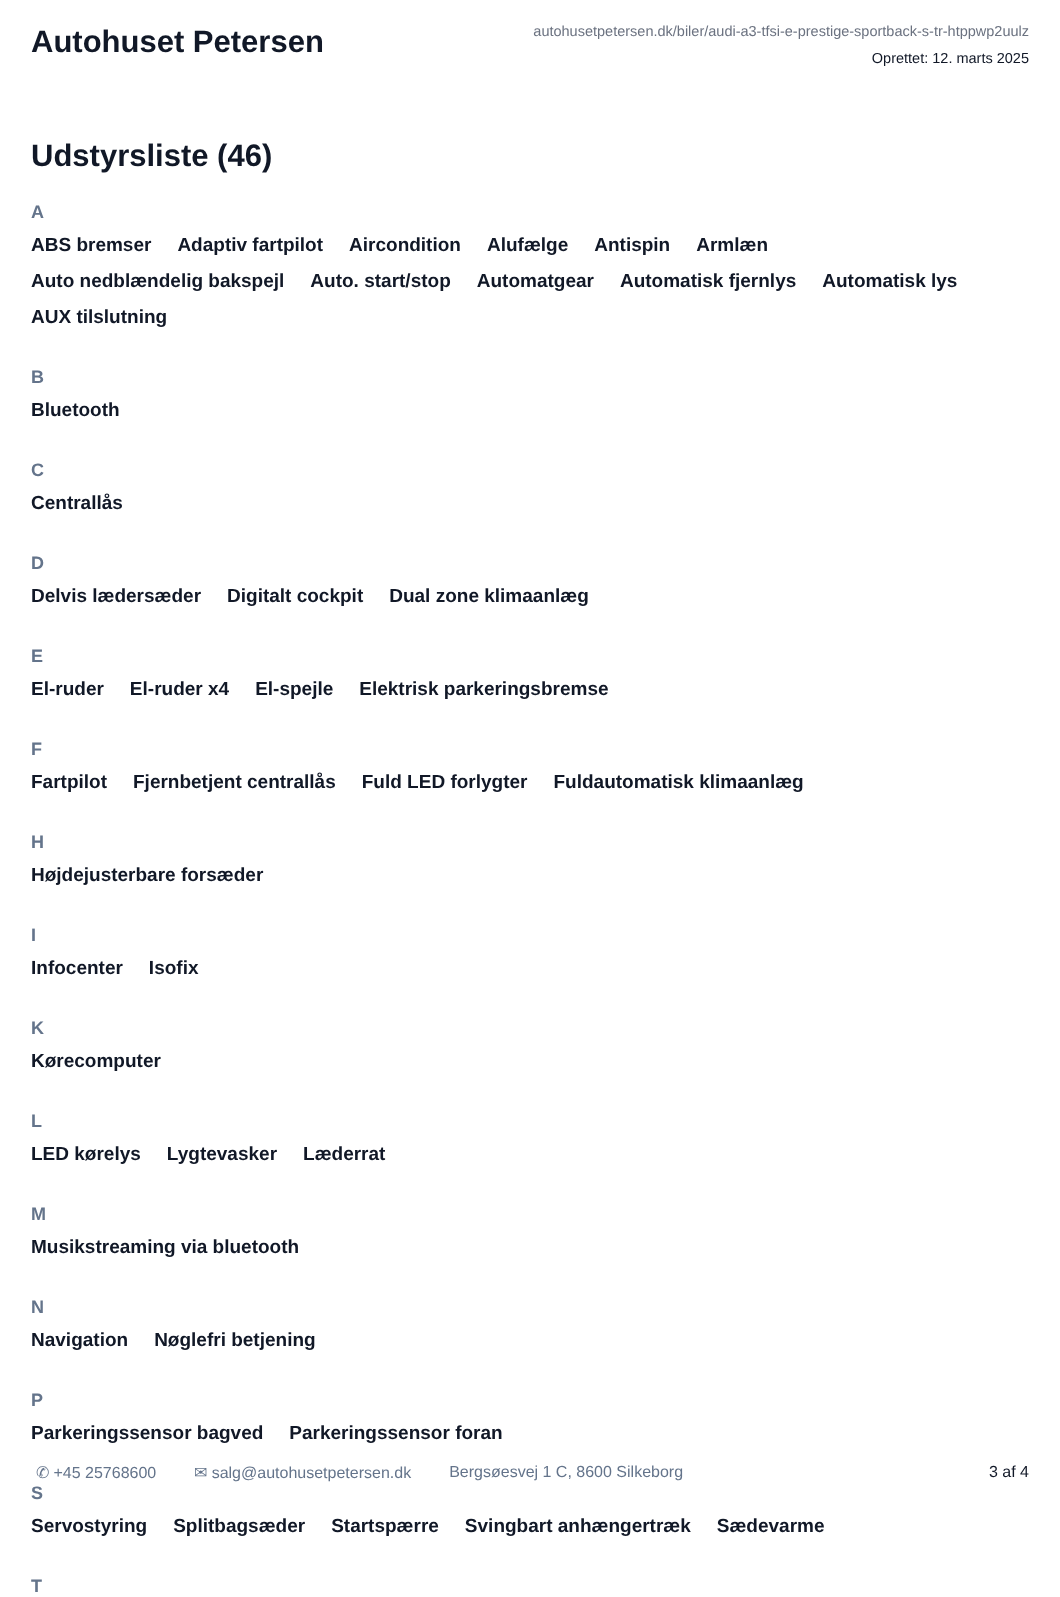Autohuset Petersen
autohusetpetersen.dk/biler/audi-a3-tfsi-e-prestige-sportback-s-tr-htppwp2uulz
Oprettet: 12. marts 2025
Udstyrsliste (46)
A
ABS bremser Adaptiv fartpilot Aircondition Alufælge Antispin Armlæn Auto nedblændelig bakspejl Auto. start/stop Automatgear Automatisk fjernlys Automatisk lys AUX tilslutning
B
Bluetooth
C
Centrallås
D
Delvis lædersæder Digitalt cockpit Dual zone klimaanlæg
E
El-ruder El-ruder x4 El-spejle Elektrisk parkeringsbremse
F
Fartpilot Fjernbetjent centrallås Fuld LED forlygter Fuldautomatisk klimaanlæg
H
Højdejusterbare forsæder
I
Infocenter Isofix
K
Kørecomputer
L
LED kørelys Lygtevasker Læderrat
M
Musikstreaming via bluetooth
N
Navigation Nøglefri betjening
P
Parkeringssensor bagved Parkeringssensor foran
S
Servostyring Splitbagsæder Startspærre Svingbart anhængertræk Sædevarme
T
✆ +45 25768600 ✉ salg@autohusetpetersen.dk Bergsøesvej 1 C, 8600 Silkeborg 3 af 4